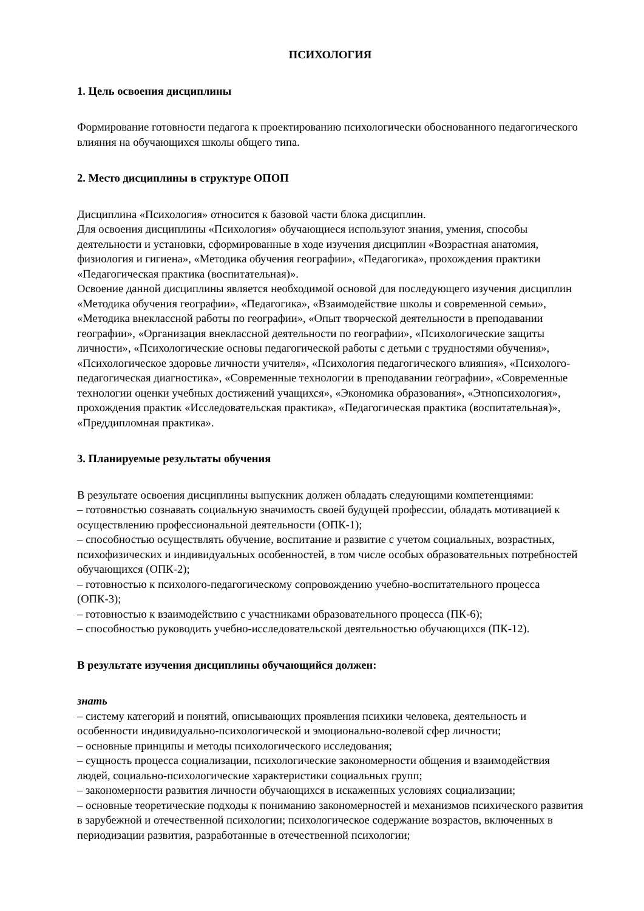ПСИХОЛОГИЯ
1. Цель освоения дисциплины
Формирование готовности педагога к проектированию психологически обоснованного педагогического влияния на обучающихся школы общего типа.
2. Место дисциплины в структуре ОПОП
Дисциплина «Психология» относится к базовой части блока дисциплин.
Для освоения дисциплины «Психология» обучающиеся используют знания, умения, способы деятельности и установки, сформированные в ходе изучения дисциплин «Возрастная анатомия, физиология и гигиена», «Методика обучения географии», «Педагогика», прохождения практики «Педагогическая практика (воспитательная)».
Освоение данной дисциплины является необходимой основой для последующего изучения дисциплин «Методика обучения географии», «Педагогика», «Взаимодействие школы и современной семьи», «Методика внеклассной работы по географии», «Опыт творческой деятельности в преподавании географии», «Организация внеклассной деятельности по географии», «Психологические защиты личности», «Психологические основы педагогической работы с детьми с трудностями обучения», «Психологическое здоровье личности учителя», «Психология педагогического влияния», «Психолого-педагогическая диагностика», «Современные технологии в преподавании географии», «Современные технологии оценки учебных достижений учащихся», «Экономика образования», «Этнопсихология», прохождения практик «Исследовательская практика», «Педагогическая практика (воспитательная)», «Преддипломная практика».
3. Планируемые результаты обучения
В результате освоения дисциплины выпускник должен обладать следующими компетенциями:
– готовностью сознавать социальную значимость своей будущей профессии, обладать мотивацией к осуществлению профессиональной деятельности (ОПК-1);
– способностью осуществлять обучение, воспитание и развитие с учетом социальных, возрастных, психофизических и индивидуальных особенностей, в том числе особых образовательных потребностей обучающихся (ОПК-2);
– готовностью к психолого-педагогическому сопровождению учебно-воспитательного процесса (ОПК-3);
– готовностью к взаимодействию с участниками образовательного процесса (ПК-6);
– способностью руководить учебно-исследовательской деятельностью обучающихся (ПК-12).
В результате изучения дисциплины обучающийся должен:
знать
– систему категорий и понятий, описывающих проявления психики человека, деятельность и особенности индивидуально-психологической и эмоционально-волевой сфер личности;
– основные принципы и методы психологического исследования;
– сущность процесса социализации, психологические закономерности общения и взаимодействия людей, социально-психологические характеристики социальных групп;
– закономерности развития личности обучающихся в искаженных условиях социализации;
– основные теоретические подходы к пониманию закономерностей и механизмов психического развития в зарубежной и отечественной психологии; психологическое содержание возрастов, включенных в периодизации развития, разработанные в отечественной психологии;